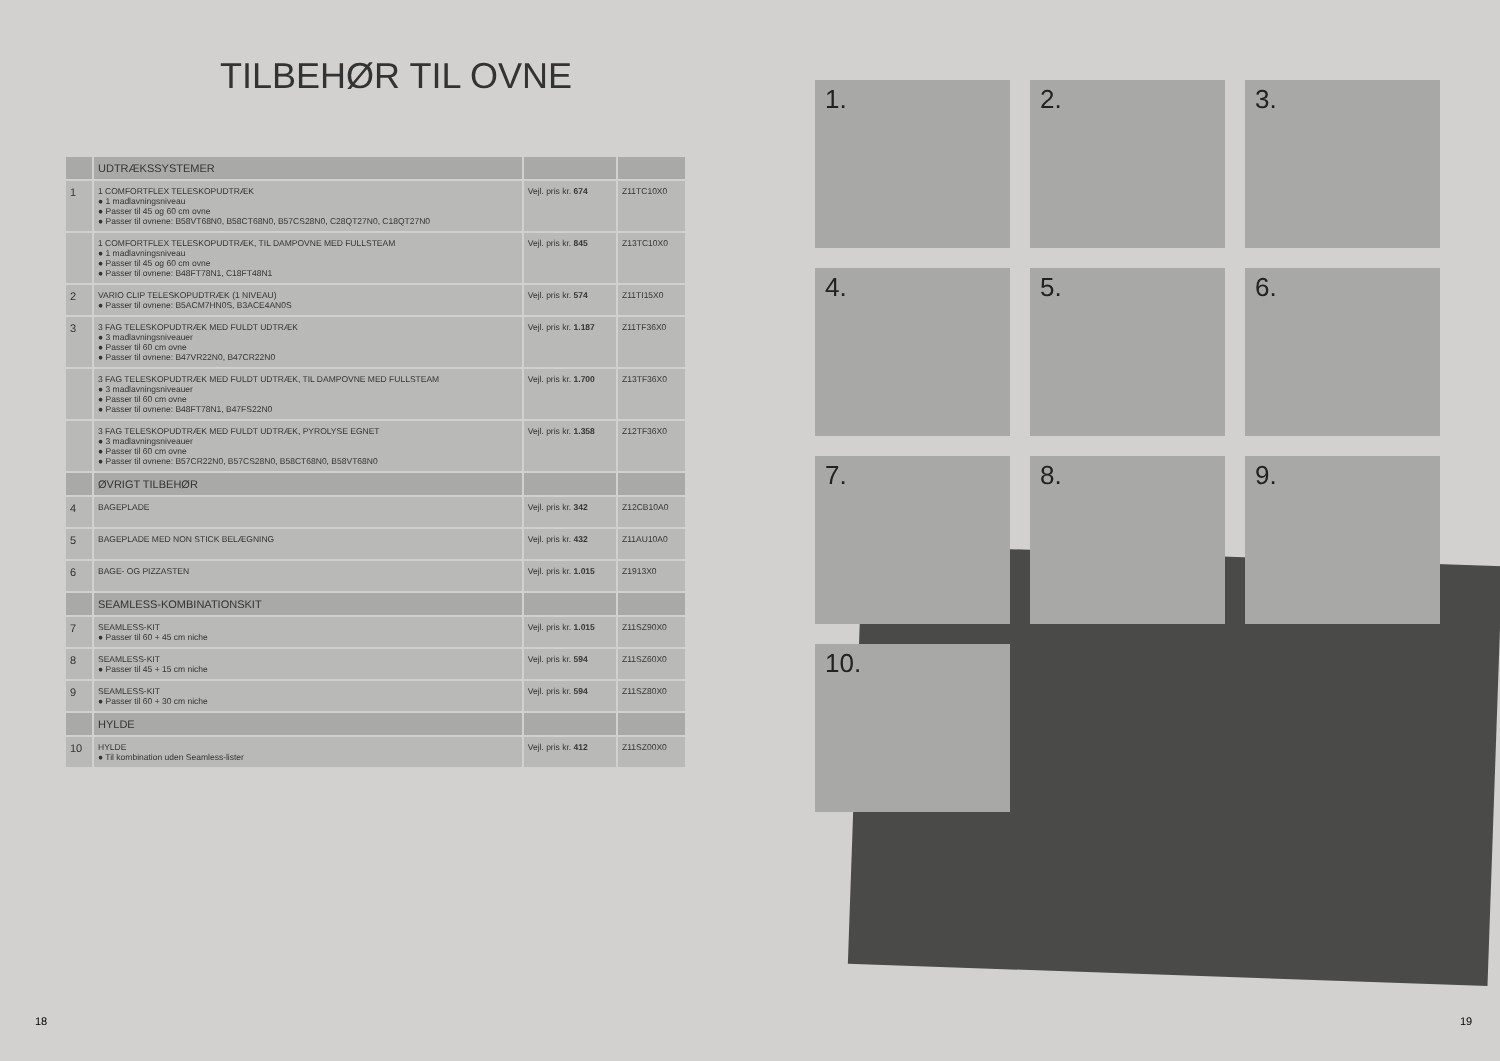TILBEHØR TIL OVNE
| | UDTRÆKSSYSTEMER | | |
| --- | --- | --- | --- |
| 1 | 1 COMFORTFLEX TELESKOPUDTRÆK ● 1 madlavningsniveau ● Passer til 45 og 60 cm ovne ● Passer til ovnene: B58VT68N0, B58CT68N0, B57CS28N0, C28QT27N0, C18QT27N0 | Vejl. pris kr. 674 | Z11TC10X0 |
| | 1 COMFORTFLEX TELESKOPUDTRÆK, TIL DAMPOVNE MED FULLSTEAM ● 1 madlavningsniveau ● Passer til 45 og 60 cm ovne ● Passer til ovnene: B48FT78N1, C18FT48N1 | Vejl. pris kr. 845 | Z13TC10X0 |
| 2 | VARIO CLIP TELESKOPUDTRÆK (1 NIVEAU) ● Passer til ovnene: B5ACM7HN0S, B3ACE4AN0S | Vejl. pris kr. 574 | Z11TI15X0 |
| 3 | 3 FAG TELESKOPUDTRÆK MED FULDT UDTRÆK ● 3 madlavningsniveauer ● Passer til 60 cm ovne ● Passer til ovnene: B47VR22N0, B47CR22N0 | Vejl. pris kr. 1.187 | Z11TF36X0 |
| | 3 FAG TELESKOPUDTRÆK MED FULDT UDTRÆK, TIL DAMPOVNE MED FULLSTEAM ● 3 madlavningsniveauer ● Passer til 60 cm ovne ● Passer til ovnene: B48FT78N1, B47FS22N0 | Vejl. pris kr. 1.700 | Z13TF36X0 |
| | 3 FAG TELESKOPUDTRÆK MED FULDT UDTRÆK, PYROLYSE EGNET ● 3 madlavningsniveauer ● Passer til 60 cm ovne ● Passer til ovnene: B57CR22N0, B57CS28N0, B58CT68N0, B58VT68N0 | Vejl. pris kr. 1.358 | Z12TF36X0 |
| | ØVRIGT TILBEHØR | | |
| 4 | BAGEPLADE | Vejl. pris kr. 342 | Z12CB10A0 |
| 5 | BAGEPLADE MED NON STICK BELÆGNING | Vejl. pris kr. 432 | Z11AU10A0 |
| 6 | BAGE- OG PIZZASTEN | Vejl. pris kr. 1.015 | Z1913X0 |
| | SEAMLESS-KOMBINATIONSKIT | | |
| 7 | SEAMLESS-KIT ● Passer til 60 + 45 cm niche | Vejl. pris kr. 1.015 | Z11SZ90X0 |
| 8 | SEAMLESS-KIT ● Passer til 45 + 15 cm niche | Vejl. pris kr. 594 | Z11SZ60X0 |
| 9 | SEAMLESS-KIT ● Passer til 60 + 30 cm niche | Vejl. pris kr. 594 | Z11SZ80X0 |
| | HYLDE | | |
| 10 | HYLDE ● Til kombination uden Seamless-lister | Vejl. pris kr. 412 | Z11SZ00X0 |
18
1.
2.
3.
4.
5.
6.
7.
8.
9.
10.
19